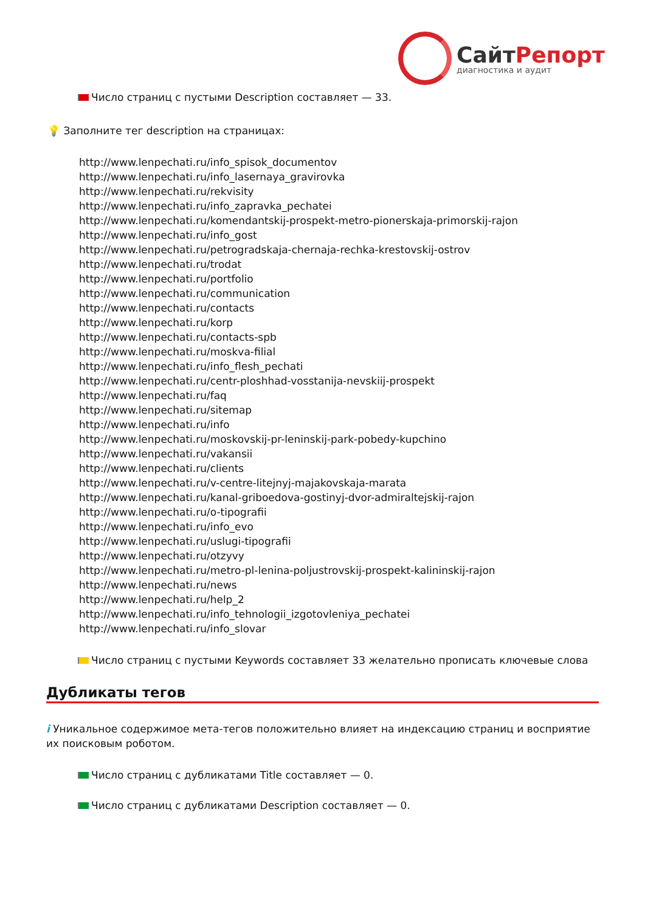СайтРепорт
диагностика и аудит
Число страниц с пустыми Description составляет — 33.
💡 Заполните тег description на страницах:
http://www.lenpechati.ru/info_spisok_documentov
http://www.lenpechati.ru/info_lasernaya_gravirovka
http://www.lenpechati.ru/rekvisity
http://www.lenpechati.ru/info_zapravka_pechatei
http://www.lenpechati.ru/komendantskij-prospekt-metro-pionerskaja-primorskij-rajon
http://www.lenpechati.ru/info_gost
http://www.lenpechati.ru/petrogradskaja-chernaja-rechka-krestovskij-ostrov
http://www.lenpechati.ru/trodat
http://www.lenpechati.ru/portfolio
http://www.lenpechati.ru/communication
http://www.lenpechati.ru/contacts
http://www.lenpechati.ru/korp
http://www.lenpechati.ru/contacts-spb
http://www.lenpechati.ru/moskva-filial
http://www.lenpechati.ru/info_flesh_pechati
http://www.lenpechati.ru/centr-ploshhad-vosstanija-nevskiij-prospekt
http://www.lenpechati.ru/faq
http://www.lenpechati.ru/sitemap
http://www.lenpechati.ru/info
http://www.lenpechati.ru/moskovskij-pr-leninskij-park-pobedy-kupchino
http://www.lenpechati.ru/vakansii
http://www.lenpechati.ru/clients
http://www.lenpechati.ru/v-centre-litejnyj-majakovskaja-marata
http://www.lenpechati.ru/kanal-griboedova-gostinyj-dvor-admiraltejskij-rajon
http://www.lenpechati.ru/o-tipografii
http://www.lenpechati.ru/info_evo
http://www.lenpechati.ru/uslugi-tipografii
http://www.lenpechati.ru/otzyvy
http://www.lenpechati.ru/metro-pl-lenina-poljustrovskij-prospekt-kalininskij-rajon
http://www.lenpechati.ru/news
http://www.lenpechati.ru/help_2
http://www.lenpechati.ru/info_tehnologii_izgotovleniya_pechatei
http://www.lenpechati.ru/info_slovar
Число страниц с пустыми Keywords составляет 33 желательно прописать ключевые слова
Дубликаты тегов
i Уникальное содержимое мета-тегов положительно влияет на индексацию страниц и восприятие их поисковым роботом.
Число страниц с дубликатами Title составляет — 0.
Число страниц с дубликатами Description составляет — 0.